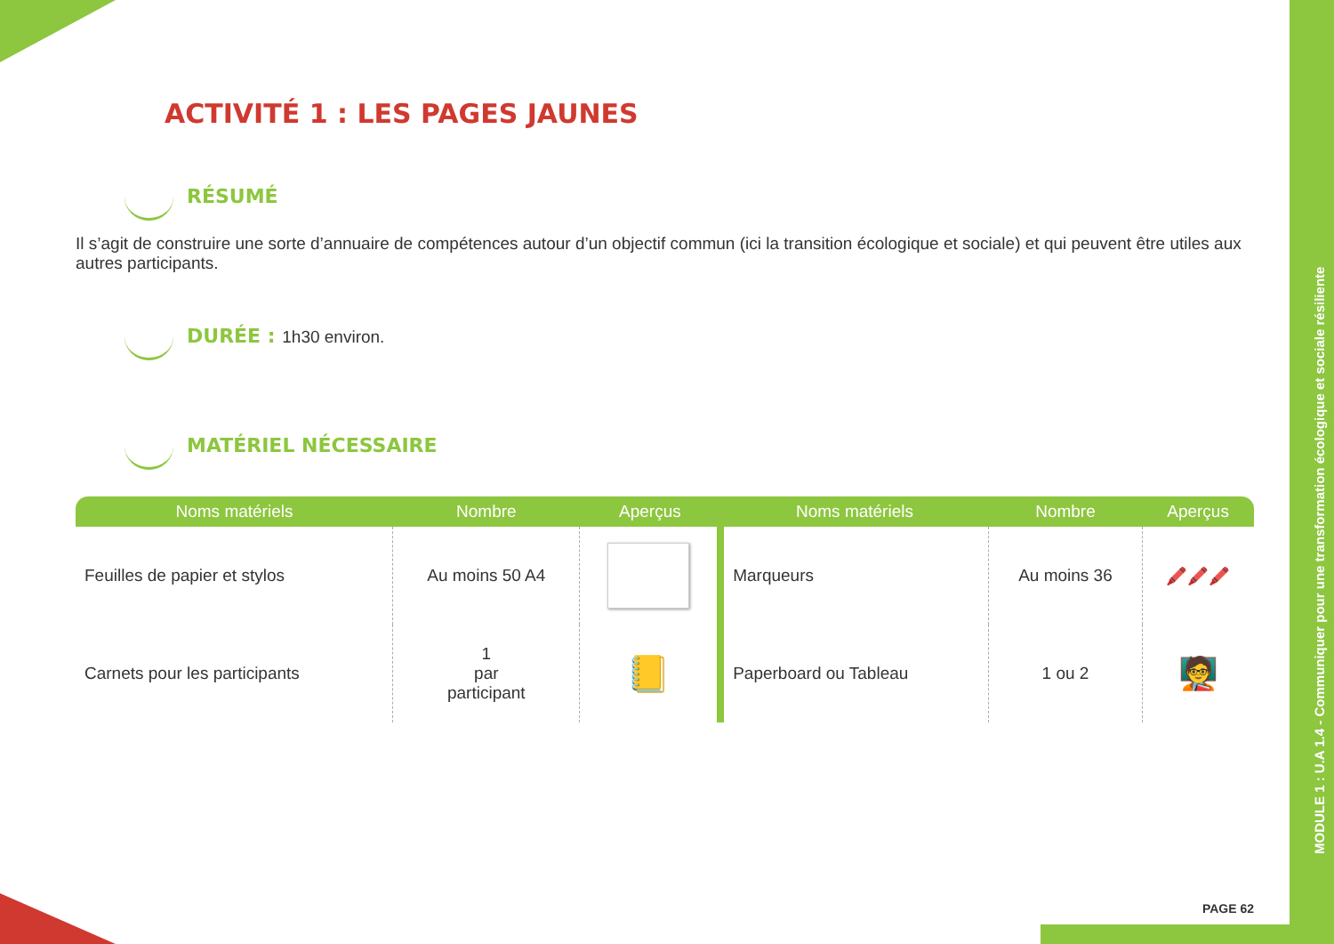MODULE 1 : U.A 1.4 - Communiquer pour une transformation écologique et sociale résiliente
ACTIVITÉ 1 : LES PAGES JAUNES
RÉSUMÉ
Il s’agit de construire une sorte d’annuaire de compétences autour d’un objectif commun (ici la transition écologique et sociale) et qui peuvent être utiles aux autres participants.
DURÉE : 1h30 environ.
MATÉRIEL NÉCESSAIRE
| Noms matériels | Nombre | Aperçus | Noms matériels | Nombre | Aperçus |
| --- | --- | --- | --- | --- | --- |
| Feuilles de papier et stylos | Au moins 50 A4 | | Marqueurs | Au moins 36 | 🖍️🖍️🖍️ |
| Carnets pour les participants | 1 par participant | 📒 | Paperboard ou Tableau | 1 ou 2 | 🧑‍🏫 |
PAGE 62